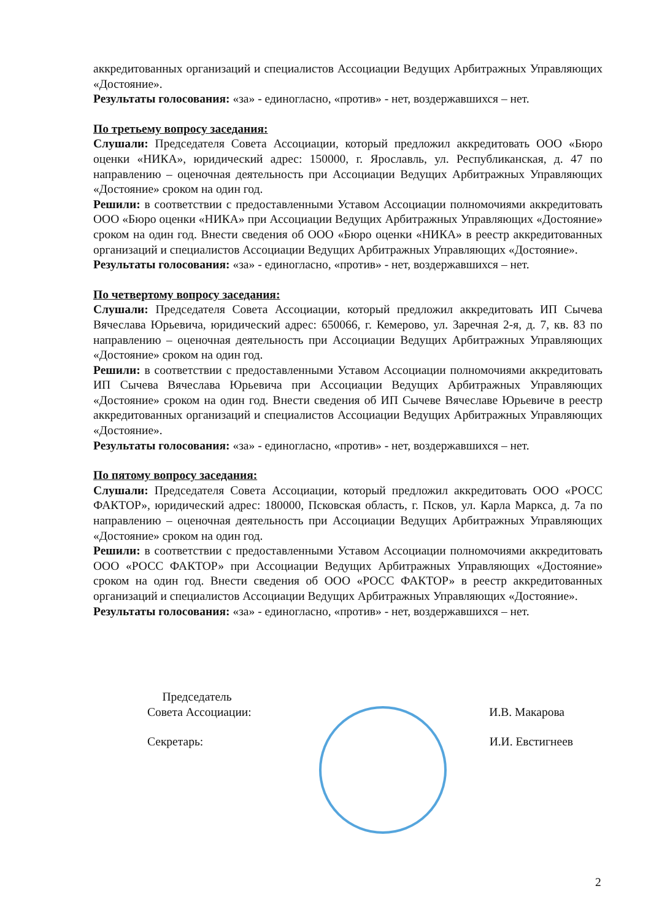аккредитованных организаций и специалистов Ассоциации Ведущих Арбитражных Управляющих «Достояние».
Результаты голосования: «за» - единогласно, «против» - нет, воздержавшихся – нет.
По третьему вопросу заседания:
Слушали: Председателя Совета Ассоциации, который предложил аккредитовать ООО «Бюро оценки «НИКА», юридический адрес: 150000, г. Ярославль, ул. Республиканская, д. 47 по направлению – оценочная деятельность при Ассоциации Ведущих Арбитражных Управляющих «Достояние» сроком на один год.
Решили: в соответствии с предоставленными Уставом Ассоциации полномочиями аккредитовать ООО «Бюро оценки «НИКА» при Ассоциации Ведущих Арбитражных Управляющих «Достояние» сроком на один год. Внести сведения об ООО «Бюро оценки «НИКА» в реестр аккредитованных организаций и специалистов Ассоциации Ведущих Арбитражных Управляющих «Достояние».
Результаты голосования: «за» - единогласно, «против» - нет, воздержавшихся – нет.
По четвертому вопросу заседания:
Слушали: Председателя Совета Ассоциации, который предложил аккредитовать ИП Сычева Вячеслава Юрьевича, юридический адрес: 650066, г. Кемерово, ул. Заречная 2-я, д. 7, кв. 83 по направлению – оценочная деятельность при Ассоциации Ведущих Арбитражных Управляющих «Достояние» сроком на один год.
Решили: в соответствии с предоставленными Уставом Ассоциации полномочиями аккредитовать ИП Сычева Вячеслава Юрьевича при Ассоциации Ведущих Арбитражных Управляющих «Достояние» сроком на один год. Внести сведения об ИП Сычеве Вячеславе Юрьевиче в реестр аккредитованных организаций и специалистов Ассоциации Ведущих Арбитражных Управляющих «Достояние».
Результаты голосования: «за» - единогласно, «против» - нет, воздержавшихся – нет.
По пятому вопросу заседания:
Слушали: Председателя Совета Ассоциации, который предложил аккредитовать ООО «РОСС ФАКТОР», юридический адрес: 180000, Псковская область, г. Псков, ул. Карла Маркса, д. 7а по направлению – оценочная деятельность при Ассоциации Ведущих Арбитражных Управляющих «Достояние» сроком на один год.
Решили: в соответствии с предоставленными Уставом Ассоциации полномочиями аккредитовать ООО «РОСС ФАКТОР» при Ассоциации Ведущих Арбитражных Управляющих «Достояние» сроком на один год. Внести сведения об ООО «РОСС ФАКТОР» в реестр аккредитованных организаций и специалистов Ассоциации Ведущих Арбитражных Управляющих «Достояние».
Результаты голосования: «за» - единогласно, «против» - нет, воздержавшихся – нет.
Председатель
Совета Ассоциации: И.В. Макарова
Секретарь: И.И. Евстигнеев
2